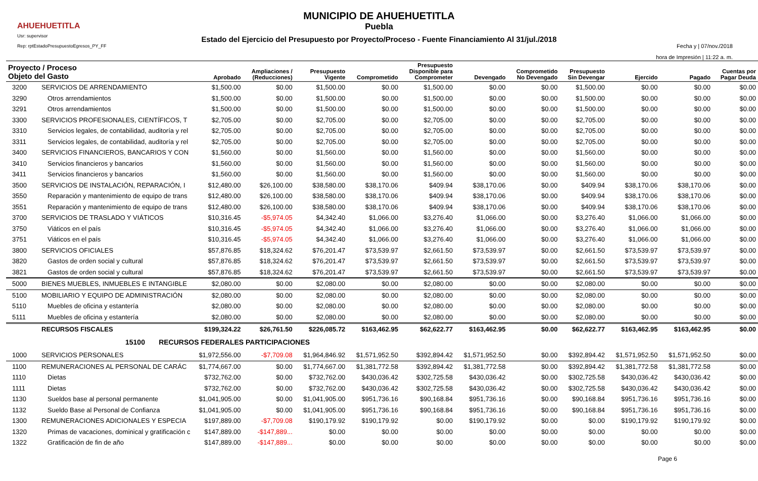AHUEHUETITLA
Usr: supervisor
Rep: rptEstadoPresupuestoEgresos_PY_FF
MUNICIPIO DE AHUEHUETITLA
Puebla
Estado del Ejercicio del Presupuesto por Proyecto/Proceso - Fuente Financiamiento Al 31/jul./2018
Fecha y | 07/nov./2018
hora de Impresión | 11:22 a. m.
| Proyecto / Proceso Objeto del Gasto | | Aprobado | Ampliaciones / (Reducciones) | Presupuesto Vigente | Comprometido | Presupuesto Disponible para Comprometer | Devengado | Comprometido No Devengado | Presupuesto Sin Devengar | Ejercido | Pagado | Cuentas por Pagar Deuda |
| --- | --- | --- | --- | --- | --- | --- | --- | --- | --- | --- | --- | --- |
| 3200 | SERVICIOS DE ARRENDAMIENTO | $1,500.00 | $0.00 | $1,500.00 | $0.00 | $1,500.00 | $0.00 | $0.00 | $1,500.00 | $0.00 | $0.00 | $0.00 |
| 3290 | Otros arrendamientos | $1,500.00 | $0.00 | $1,500.00 | $0.00 | $1,500.00 | $0.00 | $0.00 | $1,500.00 | $0.00 | $0.00 | $0.00 |
| 3291 | Otros arrendamientos | $1,500.00 | $0.00 | $1,500.00 | $0.00 | $1,500.00 | $0.00 | $0.00 | $1,500.00 | $0.00 | $0.00 | $0.00 |
| 3300 | SERVICIOS PROFESIONALES, CIENTÍFICOS, T | $2,705.00 | $0.00 | $2,705.00 | $0.00 | $2,705.00 | $0.00 | $0.00 | $2,705.00 | $0.00 | $0.00 | $0.00 |
| 3310 | Servicios legales, de contabilidad, auditoría y rel | $2,705.00 | $0.00 | $2,705.00 | $0.00 | $2,705.00 | $0.00 | $0.00 | $2,705.00 | $0.00 | $0.00 | $0.00 |
| 3311 | Servicios legales, de contabilidad, auditoría y rel | $2,705.00 | $0.00 | $2,705.00 | $0.00 | $2,705.00 | $0.00 | $0.00 | $2,705.00 | $0.00 | $0.00 | $0.00 |
| 3400 | SERVICIOS FINANCIEROS, BANCARIOS Y CON | $1,560.00 | $0.00 | $1,560.00 | $0.00 | $1,560.00 | $0.00 | $0.00 | $1,560.00 | $0.00 | $0.00 | $0.00 |
| 3410 | Servicios financieros y bancarios | $1,560.00 | $0.00 | $1,560.00 | $0.00 | $1,560.00 | $0.00 | $0.00 | $1,560.00 | $0.00 | $0.00 | $0.00 |
| 3411 | Servicios financieros y bancarios | $1,560.00 | $0.00 | $1,560.00 | $0.00 | $1,560.00 | $0.00 | $0.00 | $1,560.00 | $0.00 | $0.00 | $0.00 |
| 3500 | SERVICIOS DE INSTALACIÓN, REPARACIÓN, I | $12,480.00 | $26,100.00 | $38,580.00 | $38,170.06 | $409.94 | $38,170.06 | $0.00 | $409.94 | $38,170.06 | $38,170.06 | $0.00 |
| 3550 | Reparación y mantenimiento de equipo de trans | $12,480.00 | $26,100.00 | $38,580.00 | $38,170.06 | $409.94 | $38,170.06 | $0.00 | $409.94 | $38,170.06 | $38,170.06 | $0.00 |
| 3551 | Reparación y mantenimiento de equipo de trans | $12,480.00 | $26,100.00 | $38,580.00 | $38,170.06 | $409.94 | $38,170.06 | $0.00 | $409.94 | $38,170.06 | $38,170.06 | $0.00 |
| 3700 | SERVICIOS DE TRASLADO Y VIÁTICOS | $10,316.45 | -$5,974.05 | $4,342.40 | $1,066.00 | $3,276.40 | $1,066.00 | $0.00 | $3,276.40 | $1,066.00 | $1,066.00 | $0.00 |
| 3750 | Viáticos en el país | $10,316.45 | -$5,974.05 | $4,342.40 | $1,066.00 | $3,276.40 | $1,066.00 | $0.00 | $3,276.40 | $1,066.00 | $1,066.00 | $0.00 |
| 3751 | Viáticos en el país | $10,316.45 | -$5,974.05 | $4,342.40 | $1,066.00 | $3,276.40 | $1,066.00 | $0.00 | $3,276.40 | $1,066.00 | $1,066.00 | $0.00 |
| 3800 | SERVICIOS OFICIALES | $57,876.85 | $18,324.62 | $76,201.47 | $73,539.97 | $2,661.50 | $73,539.97 | $0.00 | $2,661.50 | $73,539.97 | $73,539.97 | $0.00 |
| 3820 | Gastos de orden social y cultural | $57,876.85 | $18,324.62 | $76,201.47 | $73,539.97 | $2,661.50 | $73,539.97 | $0.00 | $2,661.50 | $73,539.97 | $73,539.97 | $0.00 |
| 3821 | Gastos de orden social y cultural | $57,876.85 | $18,324.62 | $76,201.47 | $73,539.97 | $2,661.50 | $73,539.97 | $0.00 | $2,661.50 | $73,539.97 | $73,539.97 | $0.00 |
| 5000 | BIENES MUEBLES, INMUEBLES E INTANGIBLE | $2,080.00 | $0.00 | $2,080.00 | $0.00 | $2,080.00 | $0.00 | $0.00 | $2,080.00 | $0.00 | $0.00 | $0.00 |
| 5100 | MOBILIARIO Y EQUIPO DE ADMINISTRACIÓN | $2,080.00 | $0.00 | $2,080.00 | $0.00 | $2,080.00 | $0.00 | $0.00 | $2,080.00 | $0.00 | $0.00 | $0.00 |
| 5110 | Muebles de oficina y estantería | $2,080.00 | $0.00 | $2,080.00 | $0.00 | $2,080.00 | $0.00 | $0.00 | $2,080.00 | $0.00 | $0.00 | $0.00 |
| 5111 | Muebles de oficina y estantería | $2,080.00 | $0.00 | $2,080.00 | $0.00 | $2,080.00 | $0.00 | $0.00 | $2,080.00 | $0.00 | $0.00 | $0.00 |
| | RECURSOS FISCALES | $199,324.22 | $26,761.50 | $226,085.72 | $163,462.95 | $62,622.77 | $163,462.95 | $0.00 | $62,622.77 | $163,462.95 | $163,462.95 | $0.00 |
| | 15100 RECURSOS FEDERALES PARTICIPACIONES | | | | | | | | | | | |
| 1000 | SERVICIOS PERSONALES | $1,972,556.00 | -$7,709.08 | $1,964,846.92 | $1,571,952.50 | $392,894.42 | $1,571,952.50 | $0.00 | $392,894.42 | $1,571,952.50 | $1,571,952.50 | $0.00 |
| 1100 | REMUNERACIONES AL PERSONAL DE CARÁC | $1,774,667.00 | $0.00 | $1,774,667.00 | $1,381,772.58 | $392,894.42 | $1,381,772.58 | $0.00 | $392,894.42 | $1,381,772.58 | $1,381,772.58 | $0.00 |
| 1110 | Dietas | $732,762.00 | $0.00 | $732,762.00 | $430,036.42 | $302,725.58 | $430,036.42 | $0.00 | $302,725.58 | $430,036.42 | $430,036.42 | $0.00 |
| 1111 | Dietas | $732,762.00 | $0.00 | $732,762.00 | $430,036.42 | $302,725.58 | $430,036.42 | $0.00 | $302,725.58 | $430,036.42 | $430,036.42 | $0.00 |
| 1130 | Sueldos base al personal permanente | $1,041,905.00 | $0.00 | $1,041,905.00 | $951,736.16 | $90,168.84 | $951,736.16 | $0.00 | $90,168.84 | $951,736.16 | $951,736.16 | $0.00 |
| 1132 | Sueldo Base al Personal de Confianza | $1,041,905.00 | $0.00 | $1,041,905.00 | $951,736.16 | $90,168.84 | $951,736.16 | $0.00 | $90,168.84 | $951,736.16 | $951,736.16 | $0.00 |
| 1300 | REMUNERACIONES ADICIONALES Y ESPECIA | $197,889.00 | -$7,709.08 | $190,179.92 | $190,179.92 | $0.00 | $190,179.92 | $0.00 | $0.00 | $190,179.92 | $190,179.92 | $0.00 |
| 1320 | Primas de vacaciones, dominical y gratificación c | $147,889.00 | -$147,889... | $0.00 | $0.00 | $0.00 | $0.00 | $0.00 | $0.00 | $0.00 | $0.00 | $0.00 |
| 1322 | Gratificación de fin de año | $147,889.00 | -$147,889... | $0.00 | $0.00 | $0.00 | $0.00 | $0.00 | $0.00 | $0.00 | $0.00 | $0.00 |
Page 6